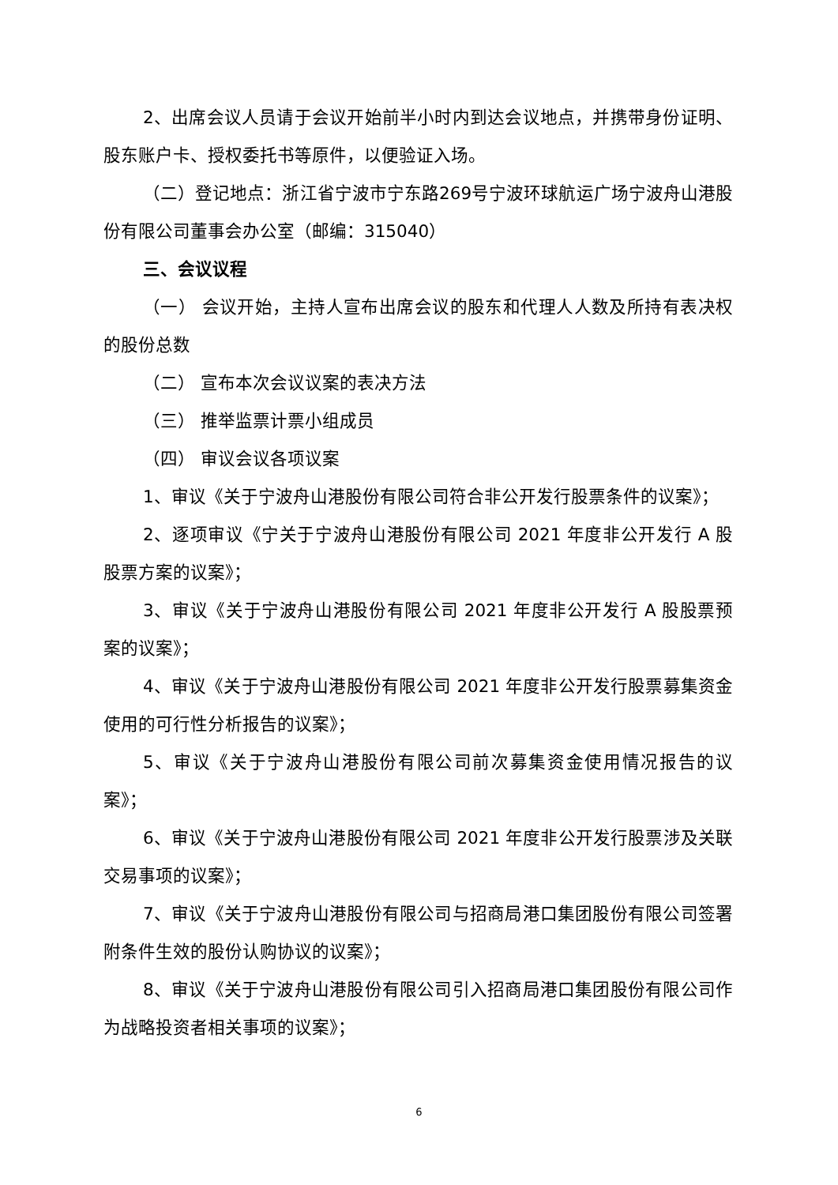2、出席会议人员请于会议开始前半小时内到达会议地点，并携带身份证明、股东账户卡、授权委托书等原件，以便验证入场。
（二）登记地点：浙江省宁波市宁东路269号宁波环球航运广场宁波舟山港股份有限公司董事会办公室（邮编：315040）
三、会议议程
（一） 会议开始，主持人宣布出席会议的股东和代理人人数及所持有表决权的股份总数
（二） 宣布本次会议议案的表决方法
（三） 推举监票计票小组成员
（四） 审议会议各项议案
1、审议《关于宁波舟山港股份有限公司符合非公开发行股票条件的议案》；
2、逐项审议《宁关于宁波舟山港股份有限公司 2021 年度非公开发行 A 股股票方案的议案》；
3、审议《关于宁波舟山港股份有限公司 2021 年度非公开发行 A 股股票预案的议案》；
4、审议《关于宁波舟山港股份有限公司 2021 年度非公开发行股票募集资金使用的可行性分析报告的议案》；
5、审议《关于宁波舟山港股份有限公司前次募集资金使用情况报告的议案》；
6、审议《关于宁波舟山港股份有限公司 2021 年度非公开发行股票涉及关联交易事项的议案》；
7、审议《关于宁波舟山港股份有限公司与招商局港口集团股份有限公司签署附条件生效的股份认购协议的议案》；
8、审议《关于宁波舟山港股份有限公司引入招商局港口集团股份有限公司作为战略投资者相关事项的议案》；
6